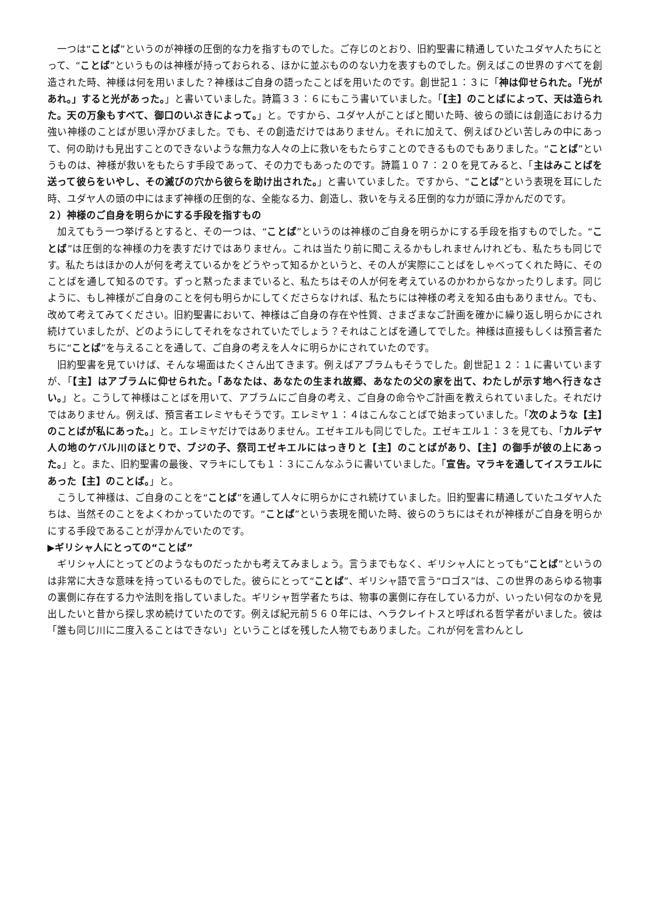一つは“ことば”というのが神様の圧倒的な力を指すものでした。ご存じのとおり、旧約聖書に精通していたユダヤ人たちにとって、“ことば”というものは神様が持っておられる、ほかに並ぶもののない力を表すものでした。例えばこの世界のすべてを創造された時、神様は何を用いました？神様はご自身の語ったことばを用いたのです。創世記１：３に「神は仰せられた。「光があれ。」すると光があった。」と書いていました。詩篇３３：６にもこう書いていました。「【主】のことばによって、天は造られた。天の万象もすべて、御口のいぶきによって。」と。ですから、ユダヤ人がことばと聞いた時、彼らの頭には創造における力強い神様のことばが思い浮かびました。でも、その創造だけではありません。それに加えて、例えばひどい苦しみの中にあって、何の助けも見出すことのできないような無力な人々の上に救いをもたらすことのできるものでもありました。“ことば”というものは、神様が救いをもたらす手段であって、その力でもあったのです。詩篇１０７：２０を見てみると、「主はみことばを送って彼らをいやし、その滅びの穴から彼らを助け出された。」と書いていました。ですから、“ことば”という表現を耳にした時、ユダヤ人の頭の中にはまず神様の圧倒的な、全能なる力、創造し、救いを与える圧倒的な力が頭に浮かんだのです。
２）神様のご自身を明らかにする手段を指すもの
加えてもう一つ挙げるとすると、その一つは、“ことば”というのは神様のご自身を明らかにする手段を指すものでした。“ことば”は圧倒的な神様の力を表すだけではありません。これは当たり前に聞こえるかもしれませんけれども、私たちも同じです。私たちはほかの人が何を考えているかをどうやって知るかというと、その人が実際にことばをしゃべってくれた時に、そのことばを通して知るのです。ずっと黙ったままでいると、私たちはその人が何を考えているのかわからなかったりします。同じように、もし神様がご自身のことを何も明らかにしてくださらなければ、私たちには神様の考えを知る由もありません。でも、改めて考えてみてください。旧約聖書において、神様はご自身の存在や性質、さまざまなご計画を確かに繰り返し明らかにされ続けていましたが、どのようにしてそれをなされていたでしょう？それはことばを通してでした。神様は直接もしくは預言者たちに“ことば”を与えることを通して、ご自身の考えを人々に明らかにされていたのです。
旧約聖書を見ていけば、そんな場面はたくさん出てきます。例えばアブラムもそうでした。創世記１２：１に書いていますが、「【主】はアブラムに仰せられた。「あなたは、あなたの生まれ故郷、あなたの父の家を出て、わたしが示す地へ行きなさい。」と。こうして神様はことばを用いて、アブラムにご自身の考え、ご自身の命令やご計画を教えられていました。それだけではありません。例えば、預言者エレミヤもそうです。エレミヤ１：４はこんなことばで始まっていました。「次のような【主】のことばが私にあった。」と。エレミヤだけではありません。エゼキエルも同じでした。エゼキエル１：３を見ても、「カルデヤ人の地のケバル川のほとりで、ブジの子、祭司エゼキエルにはっきりと【主】のことばがあり、【主】の御手が彼の上にあった。」と。また、旧約聖書の最後、マラキにしても１：３にこんなふうに書いていました。「宣告。マラキを通してイスラエルにあった【主】のことば。」と。
こうして神様は、ご自身のことを“ことば”を通して人々に明らかにされ続けていました。旧約聖書に精通していたユダヤ人たちは、当然そのことをよくわかっていたのです。“ことば”という表現を聞いた時、彼らのうちにはそれが神様がご自身を明らかにする手段であることが浮かんでいたのです。
▶ギリシャ人にとっての“ことば”
ギリシャ人にとってどのようなものだったかも考えてみましょう。言うまでもなく、ギリシャ人にとっても“ことば”というのは非常に大きな意味を持っているものでした。彼らにとって“ことば”、ギリシャ語で言う“ロゴス”は、この世界のあらゆる物事の裏側に存在する力や法則を指していました。ギリシャ哲学者たちは、物事の裏側に存在している力が、いったい何なのかを見出したいと昔から探し求め続けていたのです。例えば紀元前５６０年には、ヘラクレイトスと呼ばれる哲学者がいました。彼は「誰も同じ川に二度入ることはできない」ということばを残した人物でもありました。これが何を言わんとし